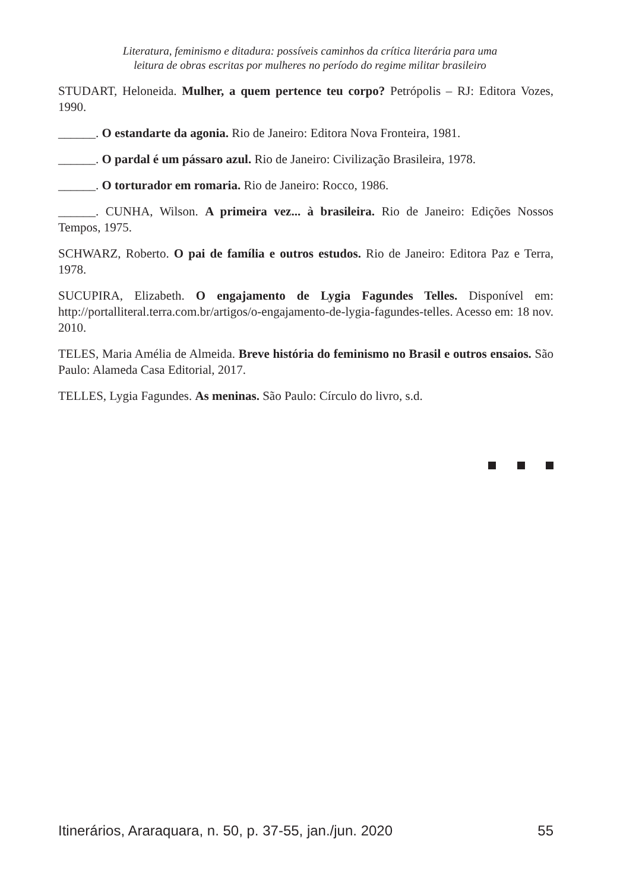Literatura, feminismo e ditadura: possíveis caminhos da crítica literária para uma
leitura de obras escritas por mulheres no período do regime militar brasileiro
STUDART, Heloneida. Mulher, a quem pertence teu corpo? Petrópolis – RJ: Editora Vozes, 1990.
______. O estandarte da agonia. Rio de Janeiro: Editora Nova Fronteira, 1981.
______. O pardal é um pássaro azul. Rio de Janeiro: Civilização Brasileira, 1978.
______. O torturador em romaria. Rio de Janeiro: Rocco, 1986.
______. CUNHA, Wilson. A primeira vez... à brasileira. Rio de Janeiro: Edições Nossos Tempos, 1975.
SCHWARZ, Roberto. O pai de família e outros estudos. Rio de Janeiro: Editora Paz e Terra, 1978.
SUCUPIRA, Elizabeth. O engajamento de Lygia Fagundes Telles. Disponível em: http://portalliteral.terra.com.br/artigos/o-engajamento-de-lygia-fagundes-telles. Acesso em: 18 nov. 2010.
TELES, Maria Amélia de Almeida. Breve história do feminismo no Brasil e outros ensaios. São Paulo: Alameda Casa Editorial, 2017.
TELLES, Lygia Fagundes. As meninas. São Paulo: Círculo do livro, s.d.
Itinerários, Araraquara, n. 50, p. 37-55, jan./jun. 2020 55